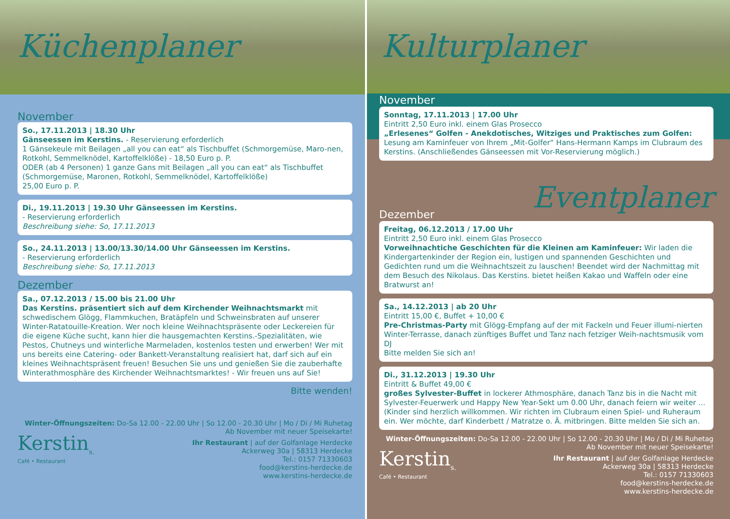Küchenplaner
November
So., 17.11.2013 | 18.30 Uhr
Gänseessen im Kerstins. - Reservierung erforderlich
1 Gänsekeule mit Beilagen „all you can eat“ als Tischbuffet (Schmorgemüse, Maro-nen, Rotkohl, Semmelknödel, Kartoffelklöße) - 18,50 Euro p. P.
ODER (ab 4 Personen) 1 ganze Gans mit Beilagen „all you can eat“ als Tischbuffet (Schmorgemüse, Maronen, Rotkohl, Semmelknödel, Kartoffelklöße)
25,00 Euro p. P.
Di., 19.11.2013 | 19.30 Uhr Gänseessen im Kerstins.
- Reservierung erforderlich
Beschreibung siehe: So, 17.11.2013
So., 24.11.2013 | 13.00/13.30/14.00 Uhr Gänseessen im Kerstins.
- Reservierung erforderlich
Beschreibung siehe: So, 17.11.2013
Dezember
Sa., 07.12.2013 / 15.00 bis 21.00 Uhr
Das Kerstins. präsentiert sich auf dem Kirchender Weihnachtsmarkt mit schwedischem Glögg, Flammkuchen, Bratäpfeln und Schweinsbraten auf unserer Winter-Ratatouille-Kreation. Wer noch kleine Weihnachtspräsente oder Leckereien für die eigene Küche sucht, kann hier die hausgemachten Kerstins.-Spezialitäten, wie Pestos, Chutneys und winterliche Marmeladen, kostenlos testen und erwerben! Wer mit uns bereits eine Catering- oder Bankett-Veranstaltung realisiert hat, darf sich auf ein kleines Weihnachtspräsent freuen! Besuchen Sie uns und genießen Sie die zauberhafte Winterathmosphäre des Kirchender Weihnachtsmarktes! - Wir freuen uns auf Sie!
Bitte wenden!
Winter-Öffnungszeiten: Do-Sa 12.00 - 22.00 Uhr | So 12.00 - 20.30 Uhr | Mo / Di / Mi Ruhetag
Ab November mit neuer Speisekarte!
Kerstin<sub>s.</sub>
Café • Restaurant
Ihr Restaurant | auf der Golfanlage Herdecke
Ackerweg 30a | 58313 Herdecke
Tel.: 0157 71330603
food@kerstins-herdecke.de
www.kerstins-herdecke.de
Kulturplaner
November
Sonntag, 17.11.2013 | 17.00 Uhr
Eintritt 2,50 Euro inkl. einem Glas Prosecco
„Erlesenes“ Golfen - Anekdotisches, Witziges und Praktisches zum Golfen: Lesung am Kaminfeuer von Ihrem „Mit-Golfer“ Hans-Hermann Kamps im Clubraum des Kerstins. (Anschließendes Gänseessen mit Vor-Reservierung möglich.)
Dezember Eventplaner
Freitag, 06.12.2013 / 17.00 Uhr
Eintritt 2,50 Euro inkl. einem Glas Prosecco
Vorweihnachtiche Geschichten für die Kleinen am Kaminfeuer: Wir laden die Kindergartenkinder der Region ein, lustigen und spannenden Geschichten und Gedichten rund um die Weihnachtszeit zu lauschen! Beendet wird der Nachmittag mit dem Besuch des Nikolaus. Das Kerstins. bietet heißen Kakao und Waffeln oder eine Bratwurst an!
Sa., 14.12.2013 | ab 20 Uhr
Eintritt 15,00 €, Buffet + 10,00 €
Pre-Christmas-Party mit Glögg-Empfang auf der mit Fackeln und Feuer illumi-nierten Winter-Terrasse, danach zünftiges Buffet und Tanz nach fetziger Weih-nachtsmusik vom DJ
Bitte melden Sie sich an!
Di., 31.12.2013 | 19.30 Uhr
Eintritt & Buffet 49,00 €
großes Sylvester-Buffet in lockerer Athmosphäre, danach Tanz bis in die Nacht mit Sylvester-Feuerwerk und Happy New Year-Sekt um 0.00 Uhr, danach feiern wir weiter ... (Kinder sind herzlich willkommen. Wir richten im Clubraum einen Spiel- und Ruheraum ein. Wer möchte, darf Kinderbett / Matratze o. Ä. mitbringen. Bitte melden Sie sich an.
Winter-Öffnungszeiten: Do-Sa 12.00 - 22.00 Uhr | So 12.00 - 20.30 Uhr | Mo / Di / Mi Ruhetag
Ab November mit neuer Speisekarte!
Kerstin<sub>s.</sub>
Café • Restaurant
Ihr Restaurant | auf der Golfanlage Herdecke
Ackerweg 30a | 58313 Herdecke
Tel.: 0157 71330603
food@kerstins-herdecke.de
www.kerstins-herdecke.de